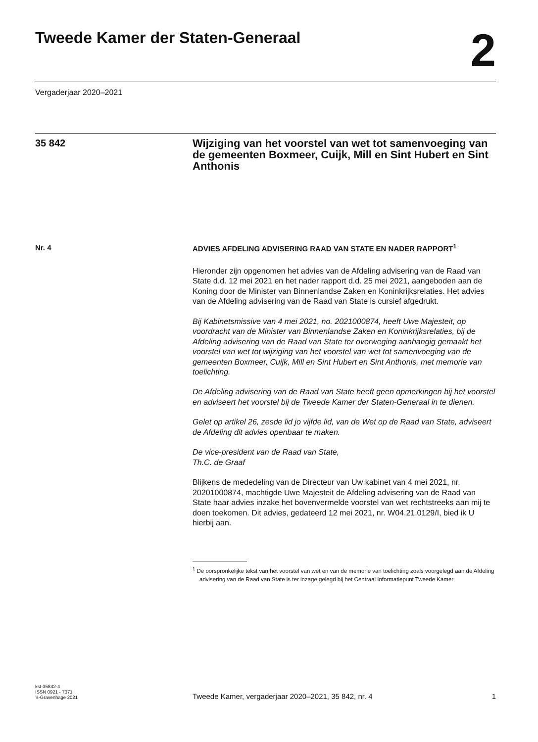Tweede Kamer der Staten-Generaal
2
Vergaderjaar 2020–2021
35 842
Wijziging van het voorstel van wet tot samenvoeging van de gemeenten Boxmeer, Cuijk, Mill en Sint Hubert en Sint Anthonis
Nr. 4
ADVIES AFDELING ADVISERING RAAD VAN STATE EN NADER RAPPORT<sup>1</sup>
Hieronder zijn opgenomen het advies van de Afdeling advisering van de Raad van State d.d. 12 mei 2021 en het nader rapport d.d. 25 mei 2021, aangeboden aan de Koning door de Minister van Binnenlandse Zaken en Koninkrijksrelaties. Het advies van de Afdeling advisering van de Raad van State is cursief afgedrukt.
Bij Kabinetsmissive van 4 mei 2021, no. 2021000874, heeft Uwe Majesteit, op voordracht van de Minister van Binnenlandse Zaken en Koninkrijksrelaties, bij de Afdeling advisering van de Raad van State ter overweging aanhangig gemaakt het voorstel van wet tot wijziging van het voorstel van wet tot samenvoeging van de gemeenten Boxmeer, Cuijk, Mill en Sint Hubert en Sint Anthonis, met memorie van toelichting.
De Afdeling advisering van de Raad van State heeft geen opmerkingen bij het voorstel en adviseert het voorstel bij de Tweede Kamer der Staten-Generaal in te dienen.
Gelet op artikel 26, zesde lid jo vijfde lid, van de Wet op de Raad van State, adviseert de Afdeling dit advies openbaar te maken.
De vice-president van de Raad van State,
Th.C. de Graaf
Blijkens de mededeling van de Directeur van Uw kabinet van 4 mei 2021, nr. 20201000874, machtigde Uwe Majesteit de Afdeling advisering van de Raad van State haar advies inzake het bovenvermelde voorstel van wet rechtstreeks aan mij te doen toekomen. Dit advies, gedateerd 12 mei 2021, nr. W04.21.0129/I, bied ik U hierbij aan.
<sup>1</sup> De oorspronkelijke tekst van het voorstel van wet en van de memorie van toelichting zoals voorgelegd aan de Afdeling advisering van de Raad van State is ter inzage gelegd bij het Centraal Informatiepunt Tweede Kamer
kst-35842-4
ISSN 0921 - 7371
’s-Gravenhage 2021
Tweede Kamer, vergaderjaar 2020–2021, 35 842, nr. 4 1